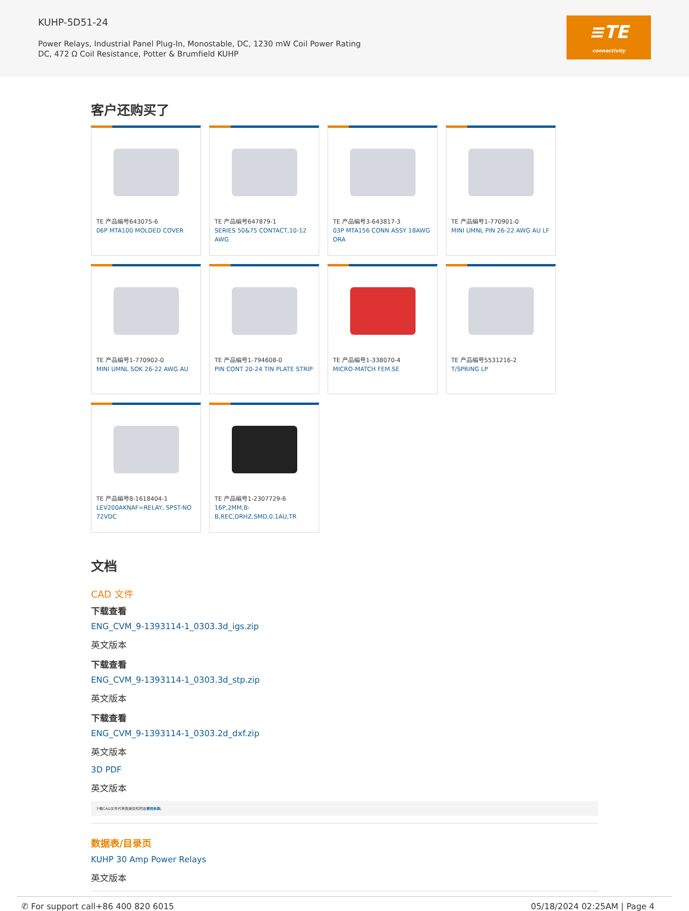KUHP-5D51-24
Power Relays, Industrial Panel Plug-In, Monostable, DC, 1230 mW Coil Power Rating
DC, 472 Ω Coil Resistance, Potter & Brumfield KUHP
≡TE
connectivity
客户还购买了
TE 产品编号643075-6
06P MTA100 MOLDED COVER
TE 产品编号647879-1
SERIES 50&75 CONTACT,10-12 AWG
TE 产品编号3-643817-3
03P MTA156 CONN ASSY 18AWG ORA
TE 产品编号1-770901-0
MINI UMNL PIN 26-22 AWG AU LF
TE 产品编号1-770902-0
MINI UMNL SOK 26-22 AWG AU
TE 产品编号1-794608-0
PIN CONT 20-24 TIN PLATE STRIP
TE 产品编号1-338070-4
MICRO-MATCH FEM.SE
TE 产品编号5531216-2
T/SPRING LP
TE 产品编号8-1618404-1
LEV200AKNAF=RELAY, SPST-NO 72VDC
TE 产品编号1-2307729-6
16P,2MM,B-B,REC,DRHZ,SMD,0.1AU,TR
文档
CAD 文件
下载查看
ENG_CVM_9-1393114-1_0303.3d_igs.zip
英文版本
下载查看
ENG_CVM_9-1393114-1_0303.3d_stp.zip
英文版本
下载查看
ENG_CVM_9-1393114-1_0303.2d_dxf.zip
英文版本
3D PDF
英文版本
下载CAD文件代表我接受和同意使用条款。
数据表/目录页
KUHP 30 Amp Power Relays
英文版本
✆ For support call+86 400 820 6015 05/18/2024 02:25AM | Page 4